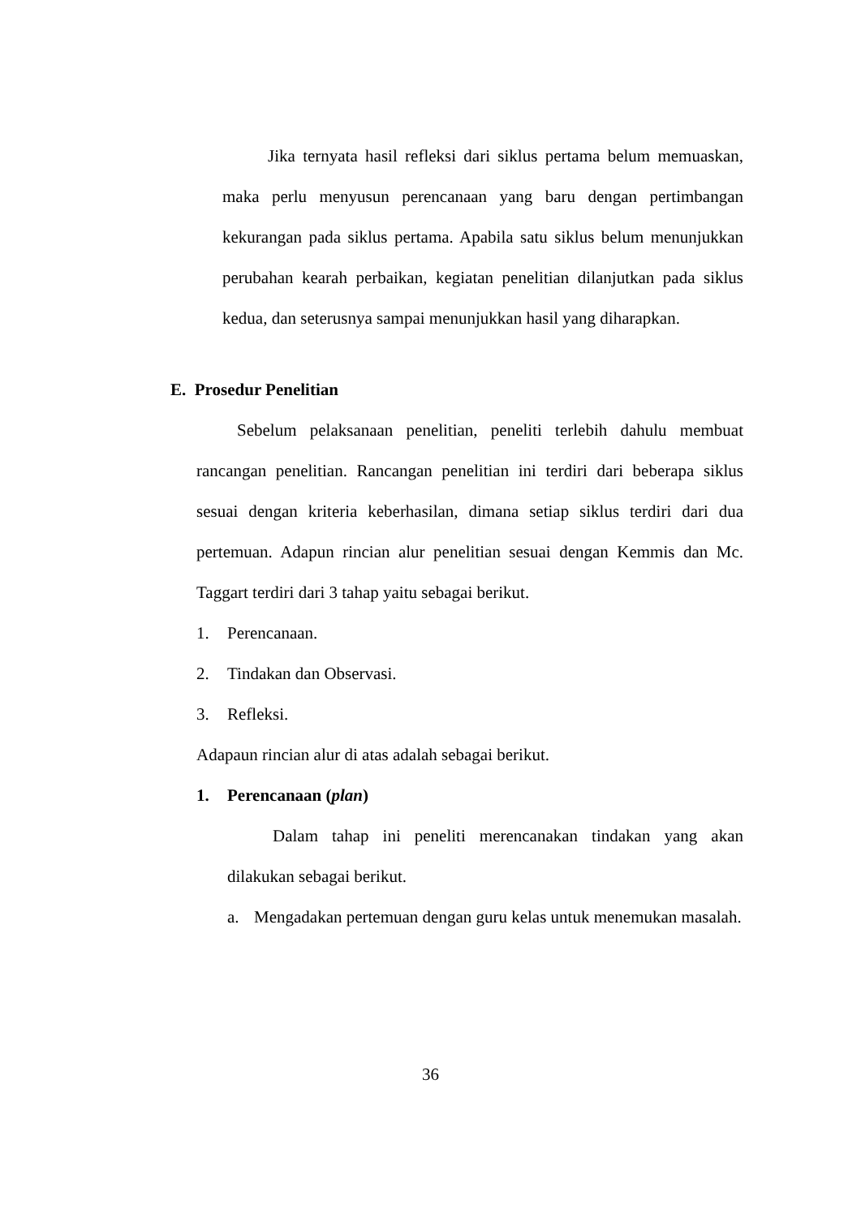Jika ternyata hasil refleksi dari siklus pertama belum memuaskan, maka perlu menyusun perencanaan yang baru dengan pertimbangan kekurangan pada siklus pertama. Apabila satu siklus belum menunjukkan perubahan kearah perbaikan, kegiatan penelitian dilanjutkan pada siklus kedua, dan seterusnya sampai menunjukkan hasil yang diharapkan.
E. Prosedur Penelitian
Sebelum pelaksanaan penelitian, peneliti terlebih dahulu membuat rancangan penelitian. Rancangan penelitian ini terdiri dari beberapa siklus sesuai dengan kriteria keberhasilan, dimana setiap siklus terdiri dari dua pertemuan. Adapun rincian alur penelitian sesuai dengan Kemmis dan Mc. Taggart terdiri dari 3 tahap yaitu sebagai berikut.
1. Perencanaan.
2. Tindakan dan Observasi.
3. Refleksi.
Adapaun rincian alur di atas adalah sebagai berikut.
1. Perencanaan (plan)
Dalam tahap ini peneliti merencanakan tindakan yang akan dilakukan sebagai berikut.
a.
Mengadakan pertemuan dengan guru kelas untuk menemukan masalah.
36